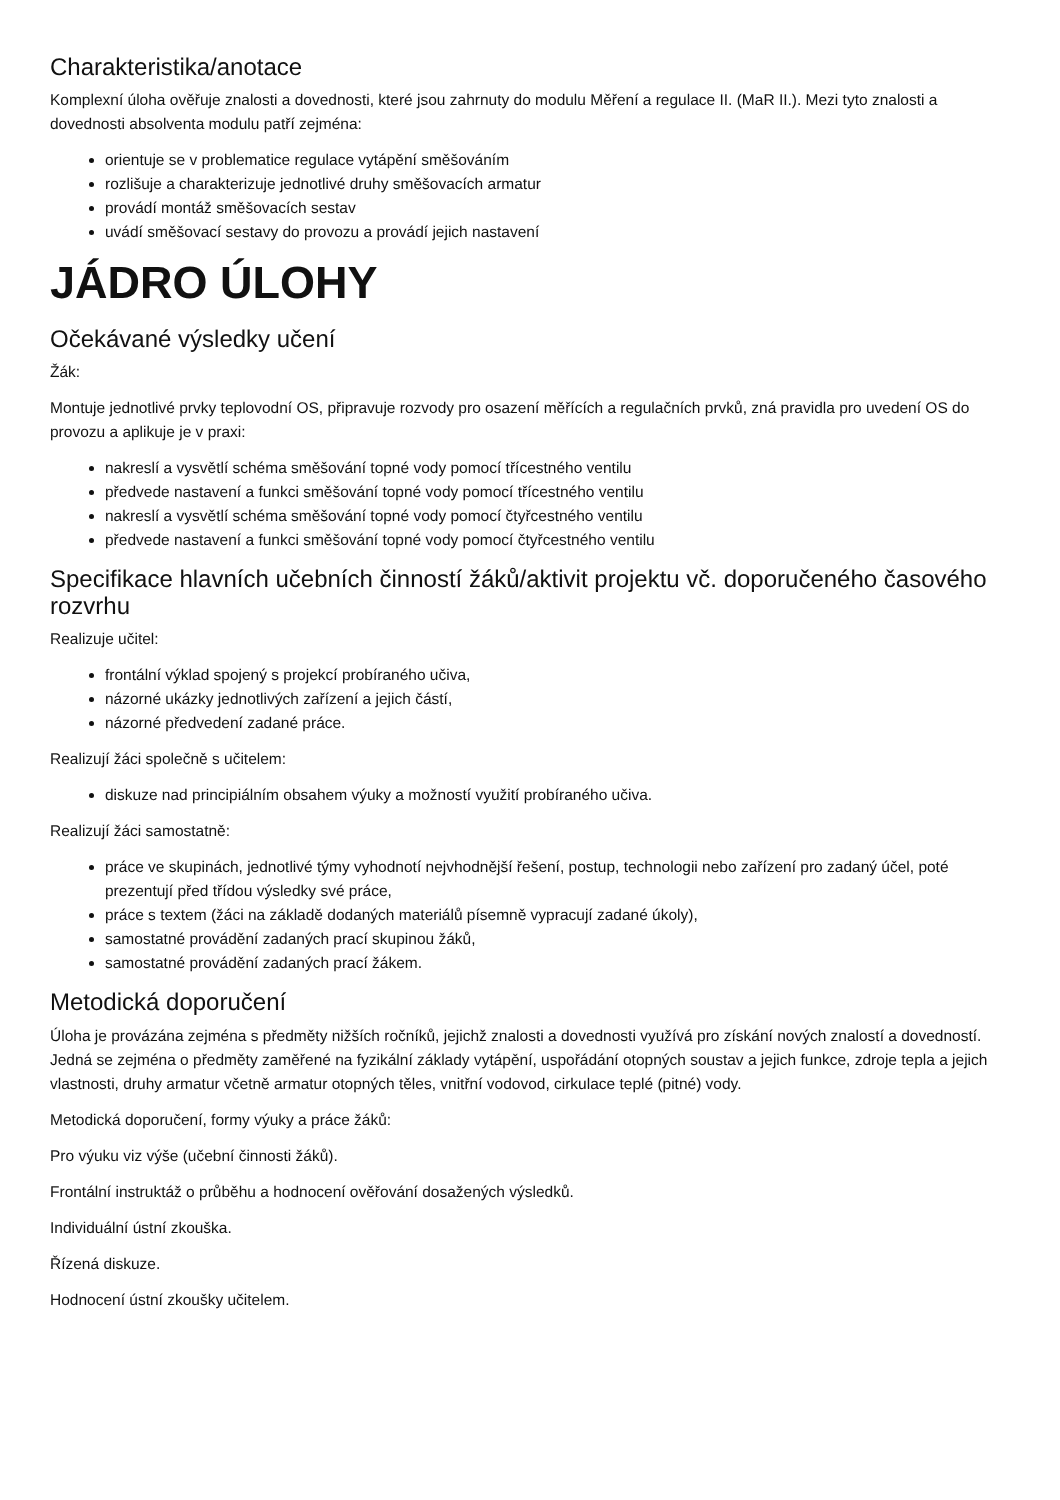Charakteristika/anotace
Komplexní úloha ověřuje znalosti a dovednosti, které jsou zahrnuty do modulu Měření a regulace II. (MaR II.). Mezi tyto znalosti a dovednosti absolventa modulu patří zejména:
orientuje se v problematice regulace vytápění směšováním
rozlišuje a charakterizuje jednotlivé druhy směšovacích armatur
provádí montáž směšovacích sestav
uvádí směšovací sestavy do provozu a provádí jejich nastavení
JÁDRO ÚLOHY
Očekávané výsledky učení
Žák:
Montuje jednotlivé prvky teplovodní OS, připravuje rozvody pro osazení měřících a regulačních prvků, zná pravidla pro uvedení OS do provozu a aplikuje je v praxi:
nakreslí a vysvětlí schéma směšování topné vody pomocí třícestného ventilu
předvede nastavení a funkci směšování topné vody pomocí třícestného ventilu
nakreslí a vysvětlí schéma směšování topné vody pomocí čtyřcestného ventilu
předvede nastavení a funkci směšování topné vody pomocí čtyřcestného ventilu
Specifikace hlavních učebních činností žáků/aktivit projektu vč. doporučeného časového rozvrhu
Realizuje učitel:
frontální výklad spojený s projekcí probíraného učiva,
názorné ukázky jednotlivých zařízení a jejich částí,
názorné předvedení zadané práce.
Realizují žáci společně s učitelem:
diskuze nad principiálním obsahem výuky a možností využití probíraného učiva.
Realizují žáci samostatně:
práce ve skupinách, jednotlivé týmy vyhodnotí nejvhodnější řešení, postup, technologii nebo zařízení pro zadaný účel, poté prezentují před třídou výsledky své práce,
práce s textem (žáci na základě dodaných materiálů písemně vypracují zadané úkoly),
samostatné provádění zadaných prací skupinou žáků,
samostatné provádění zadaných prací žákem.
Metodická doporučení
Úloha je provázána zejména s předměty nižších ročníků, jejichž znalosti a dovednosti využívá pro získání nových znalostí a dovedností. Jedná se zejména o předměty zaměřené na fyzikální základy vytápění, uspořádání otopných soustav a jejich funkce, zdroje tepla a jejich vlastnosti, druhy armatur včetně armatur otopných těles, vnitřní vodovod, cirkulace teplé (pitné) vody.
Metodická doporučení, formy výuky a práce žáků:
Pro výuku viz výše (učební činnosti žáků).
Frontální instruktáž o průběhu a hodnocení ověřování dosažených výsledků.
Individuální ústní zkouška.
Řízená diskuze.
Hodnocení ústní zkoušky učitelem.